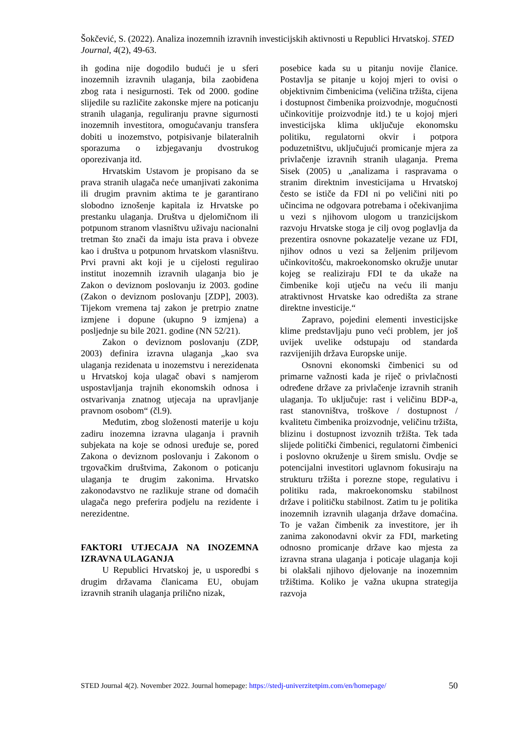Šokčević, S. (2022). Analiza inozemnih izravnih investicijskih aktivnosti u Republici Hrvatskoj. STED Journal, 4(2), 49-63.
ih godina nije dogodilo budući je u sferi inozemnih izravnih ulaganja, bila zaobiđena zbog rata i nesigurnosti. Tek od 2000. godine slijedile su različite zakonske mjere na poticanju stranih ulaganja, reguliranju pravne sigurnosti inozemnih investitora, omogućavanju transfera dobiti u inozemstvo, potpisivanje bilateralnih sporazuma o izbjegavanju dvostrukog oporezivanja itd.
Hrvatskim Ustavom je propisano da se prava stranih ulagača neće umanjivati zakonima ili drugim pravnim aktima te je garantirano slobodno iznošenje kapitala iz Hrvatske po prestanku ulaganja. Društva u djelomičnom ili potpunom stranom vlasništvu uživaju nacionalni tretman što znači da imaju ista prava i obveze kao i društva u potpunom hrvatskom vlasništvu. Prvi pravni akt koji je u cijelosti regulirao institut inozemnih izravnih ulaganja bio je Zakon o deviznom poslovanju iz 2003. godine (Zakon o deviznom poslovanju [ZDP], 2003). Tijekom vremena taj zakon je pretrpio znatne izmjene i dopune (ukupno 9 izmjena) a posljednje su bile 2021. godine (NN 52/21).
Zakon o deviznom poslovanju (ZDP, 2003) definira izravna ulaganja „kao sva ulaganja rezidenata u inozemstvu i nerezidenata u Hrvatskoj koja ulagač obavi s namjerom uspostavljanja trajnih ekonomskih odnosa i ostvarivanja znatnog utjecaja na upravljanje pravnom osobom“ (čl.9).
Međutim, zbog složenosti materije u koju zadiru inozemna izravna ulaganja i pravnih subjekata na koje se odnosi uređuje se, pored Zakona o deviznom poslovanju i Zakonom o trgovačkim društvima, Zakonom o poticanju ulaganja te drugim zakonima. Hrvatsko zakonodavstvo ne razlikuje strane od domaćih ulagača nego preferira podjelu na rezidente i nerezidentne.
FAKTORI UTJECAJA NA INOZEMNA IZRAVNA ULAGANJA
U Republici Hrvatskoj je, u usporedbi s drugim državama članicama EU, obujam izravnih stranih ulaganja prilično nizak,
posebice kada su u pitanju novije članice. Postavlja se pitanje u kojoj mjeri to ovisi o objektivnim čimbenicima (veličina tržišta, cijena i dostupnost čimbenika proizvodnje, mogućnosti učinkovitije proizvodnje itd.) te u kojoj mjeri investicijska klima uključuje ekonomsku politiku, regulatorni okvir i potpora poduzetništvu, uključujući promicanje mjera za privlačenje izravnih stranih ulaganja. Prema Sisek (2005) u „analizama i raspravama o stranim direktnim investicijama u Hrvatskoj često se ističe da FDI ni po veličini niti po učincima ne odgovara potrebama i očekivanjima u vezi s njihovom ulogom u tranzicijskom razvoju Hrvatske stoga je cilj ovog poglavlja da prezentira osnovne pokazatelje vezane uz FDI, njihov odnos u vezi sa željenim priljevom učinkovitošću, makroekonomsko okružje unutar kojeg se realiziraju FDI te da ukaže na čimbenike koji utječu na veću ili manju atraktivnost Hrvatske kao odredišta za strane direktne investicije.“
Zapravo, pojedini elementi investicijske klime predstavljaju puno veći problem, jer još uvijek uvelike odstupaju od standarda razvijenijih država Europske unije.
Osnovni ekonomski čimbenici su od primarne važnosti kada je riječ o privlačnosti određene države za privlačenje izravnih stranih ulaganja. To uključuje: rast i veličinu BDP-a, rast stanovništva, troškove / dostupnost / kvalitetu čimbenika proizvodnje, veličinu tržišta, blizinu i dostupnost izvoznih tržišta. Tek tada slijede politički čimbenici, regulatorni čimbenici i poslovno okruženje u širem smislu. Ovdje se potencijalni investitori uglavnom fokusiraju na strukturu tržišta i porezne stope, regulativu i politiku rada, makroekonomsku stabilnost države i političku stabilnost. Zatim tu je politika inozemnih izravnih ulaganja države domaćina. To je važan čimbenik za investitore, jer ih zanima zakonodavni okvir za FDI, marketing odnosno promicanje države kao mjesta za izravna strana ulaganja i poticaje ulaganja koji bi olakšali njihovo djelovanje na inozemnim tržištima. Koliko je važna ukupna strategija razvoja
STED Journal 4(2). November 2022. Journal homepage: https://stedj-univerzitetpim.com/en/homepage/ 50